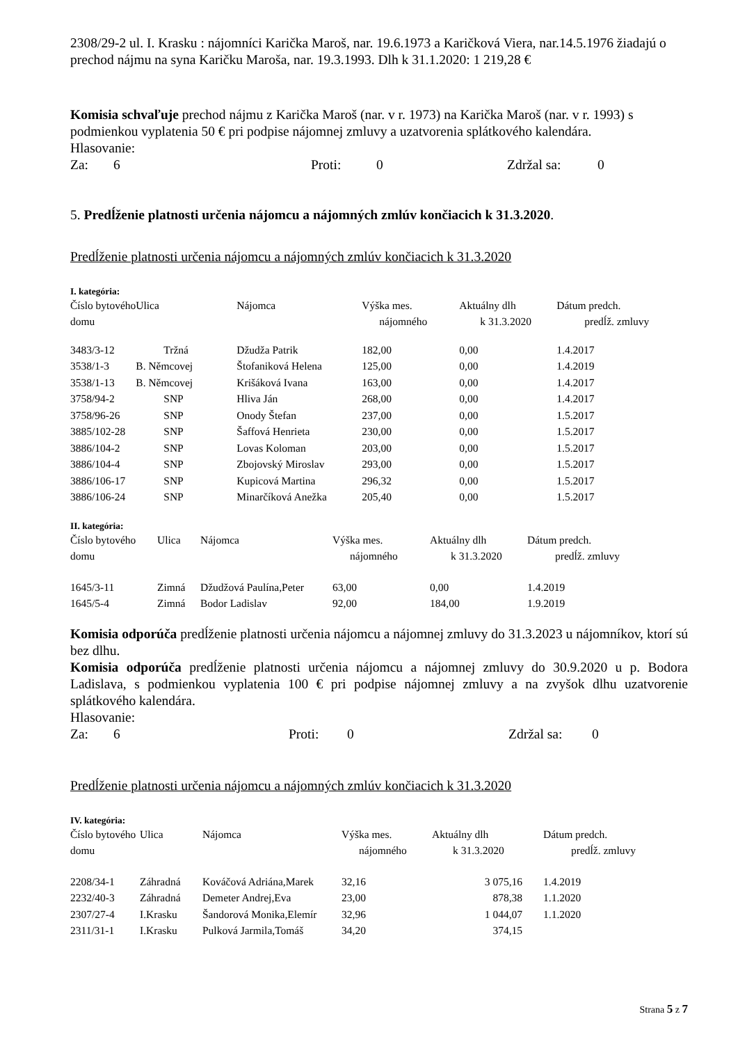2308/29-2 ul. I. Krasku : nájomníci Karička Maroš, nar. 19.6.1973 a Karičková Viera, nar.14.5.1976 žiadajú o prechod nájmu na syna Karičku Maroša, nar. 19.3.1993. Dlh k 31.1.2020: 1 219,28 €
Komisia schvaľuje prechod nájmu z Karička Maroš (nar. v r. 1973) na Karička Maroš (nar. v r. 1993) s podmienkou vyplatenia 50 € pri podpise nájomnej zmluvy a uzatvorenia splátkového kalendára.
Hlasovanie:
Za: 6 Proti: 0 Zdržal sa: 0
5. Predĺženie platnosti určenia nájomcu a nájomných zmlúv končiacich k 31.3.2020.
Predĺženie platnosti určenia nájomcu a nájomných zmlúv končiacich k 31.3.2020
I. kategória:
| Číslo bytového | Ulica | Nájomca | Výška mes. | Aktuálny dlh | Dátum predch. |
| domu | | | nájomného | k 31.3.2020 | predĺž. zmluvy |
| 3483/3-12 | Tržná | Džudža Patrik | 182,00 | 0,00 | 1.4.2017 |
| 3538/1-3 | B. Němcovej | Štofaniková Helena | 125,00 | 0,00 | 1.4.2019 |
| 3538/1-13 | B. Němcovej | Krišáková Ivana | 163,00 | 0,00 | 1.4.2017 |
| 3758/94-2 | SNP | Hliva Ján | 268,00 | 0,00 | 1.4.2017 |
| 3758/96-26 | SNP | Onody Štefan | 237,00 | 0,00 | 1.5.2017 |
| 3885/102-28 | SNP | Šaffová Henrieta | 230,00 | 0,00 | 1.5.2017 |
| 3886/104-2 | SNP | Lovas Koloman | 203,00 | 0,00 | 1.5.2017 |
| 3886/104-4 | SNP | Zbojovský Miroslav | 293,00 | 0,00 | 1.5.2017 |
| 3886/106-17 | SNP | Kupicová Martina | 296,32 | 0,00 | 1.5.2017 |
| 3886/106-24 | SNP | Minarčíková Anežka | 205,40 | 0,00 | 1.5.2017 |
II. kategória:
| Číslo bytového | Ulica | Nájomca | Výška mes. | Aktuálny dlh | Dátum predch. |
| domu | | | nájomného | k 31.3.2020 | predĺž. zmluvy |
| 1645/3-11 | Zimná | Džudžová Paulína,Peter | 63,00 | 0,00 | 1.4.2019 |
| 1645/5-4 | Zimná | Bodor Ladislav | 92,00 | 184,00 | 1.9.2019 |
Komisia odporúča predĺženie platnosti určenia nájomcu a nájomnej zmluvy do 31.3.2023 u nájomníkov, ktorí sú bez dlhu.
Komisia odporúča predĺženie platnosti určenia nájomcu a nájomnej zmluvy do 30.9.2020 u p. Bodora Ladislava, s podmienkou vyplatenia 100 € pri podpise nájomnej zmluvy a na zvyšok dlhu uzatvorenie splátkového kalendára.
Hlasovanie:
Za: 6 Proti: 0 Zdržal sa: 0
Predĺženie platnosti určenia nájomcu a nájomných zmlúv končiacich k 31.3.2020
IV. kategória:
| Číslo bytového | Ulica | Nájomca | Výška mes. | Aktuálny dlh | Dátum predch. |
| domu | | | nájomného | k 31.3.2020 | predĺž. zmluvy |
| 2208/34-1 | Záhradná | Kováčová Adriána,Marek | 32,16 | 3 075,16 | 1.4.2019 |
| 2232/40-3 | Záhradná | Demeter Andrej,Eva | 23,00 | 878,38 | 1.1.2020 |
| 2307/27-4 | I.Krasku | Šandorová Monika,Elemír | 32,96 | 1 044,07 | 1.1.2020 |
| 2311/31-1 | I.Krasku | Pulková Jarmila,Tomáš | 34,20 | 374,15 | |
Strana 5 z 7